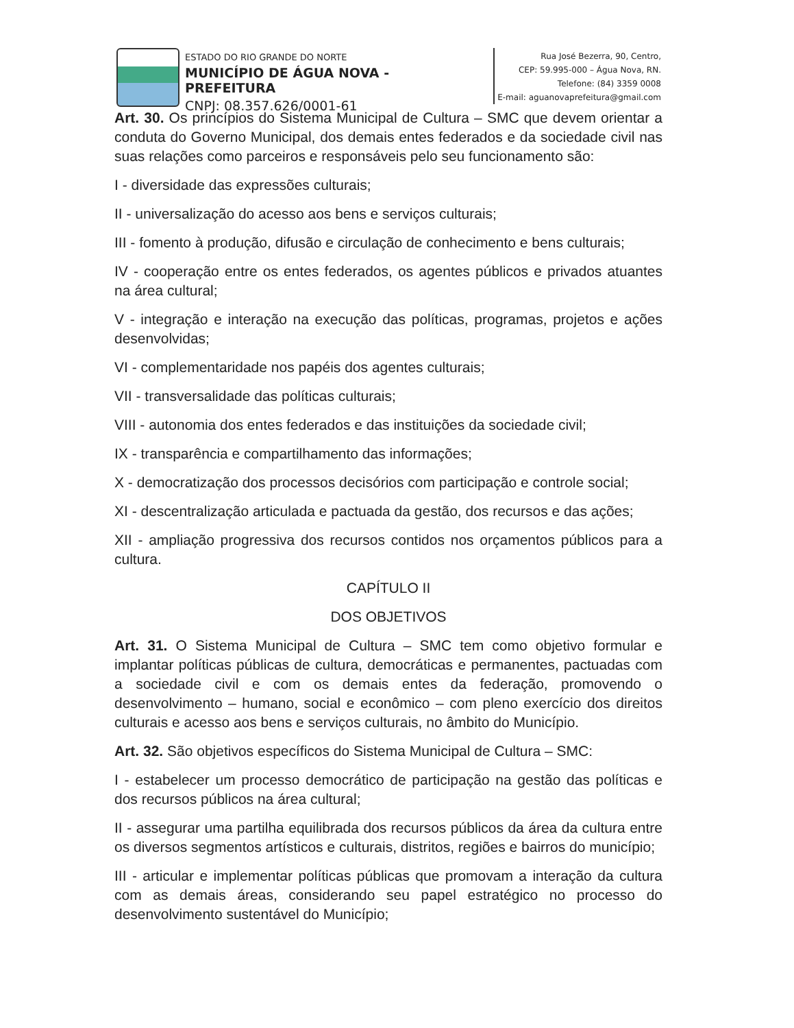ESTADO DO RIO GRANDE DO NORTE
MUNICÍPIO DE ÁGUA NOVA - PREFEITURA
CNPJ: 08.357.626/0001-61
Rua José Bezerra, 90, Centro,
CEP: 59.995-000 – Água Nova, RN.
Telefone: (84) 3359 0008
E-mail: aguanovaprefeitura@gmail.com
Art. 30. Os princípios do Sistema Municipal de Cultura – SMC que devem orientar a conduta do Governo Municipal, dos demais entes federados e da sociedade civil nas suas relações como parceiros e responsáveis pelo seu funcionamento são:
I - diversidade das expressões culturais;
II - universalização do acesso aos bens e serviços culturais;
III - fomento à produção, difusão e circulação de conhecimento e bens culturais;
IV - cooperação entre os entes federados, os agentes públicos e privados atuantes na área cultural;
V - integração e interação na execução das políticas, programas, projetos e ações desenvolvidas;
VI - complementaridade nos papéis dos agentes culturais;
VII - transversalidade das políticas culturais;
VIII - autonomia dos entes federados e das instituições da sociedade civil;
IX - transparência e compartilhamento das informações;
X - democratização dos processos decisórios com participação e controle social;
XI - descentralização articulada e pactuada da gestão, dos recursos e das ações;
XII - ampliação progressiva dos recursos contidos nos orçamentos públicos para a cultura.
CAPÍTULO II
DOS OBJETIVOS
Art. 31. O Sistema Municipal de Cultura – SMC tem como objetivo formular e implantar políticas públicas de cultura, democráticas e permanentes, pactuadas com a sociedade civil e com os demais entes da federação, promovendo o desenvolvimento – humano, social e econômico – com pleno exercício dos direitos culturais e acesso aos bens e serviços culturais, no âmbito do Município.
Art. 32. São objetivos específicos do Sistema Municipal de Cultura – SMC:
I - estabelecer um processo democrático de participação na gestão das políticas e dos recursos públicos na área cultural;
II - assegurar uma partilha equilibrada dos recursos públicos da área da cultura entre os diversos segmentos artísticos e culturais, distritos, regiões e bairros do município;
III - articular e implementar políticas públicas que promovam a interação da cultura com as demais áreas, considerando seu papel estratégico no processo do desenvolvimento sustentável do Município;